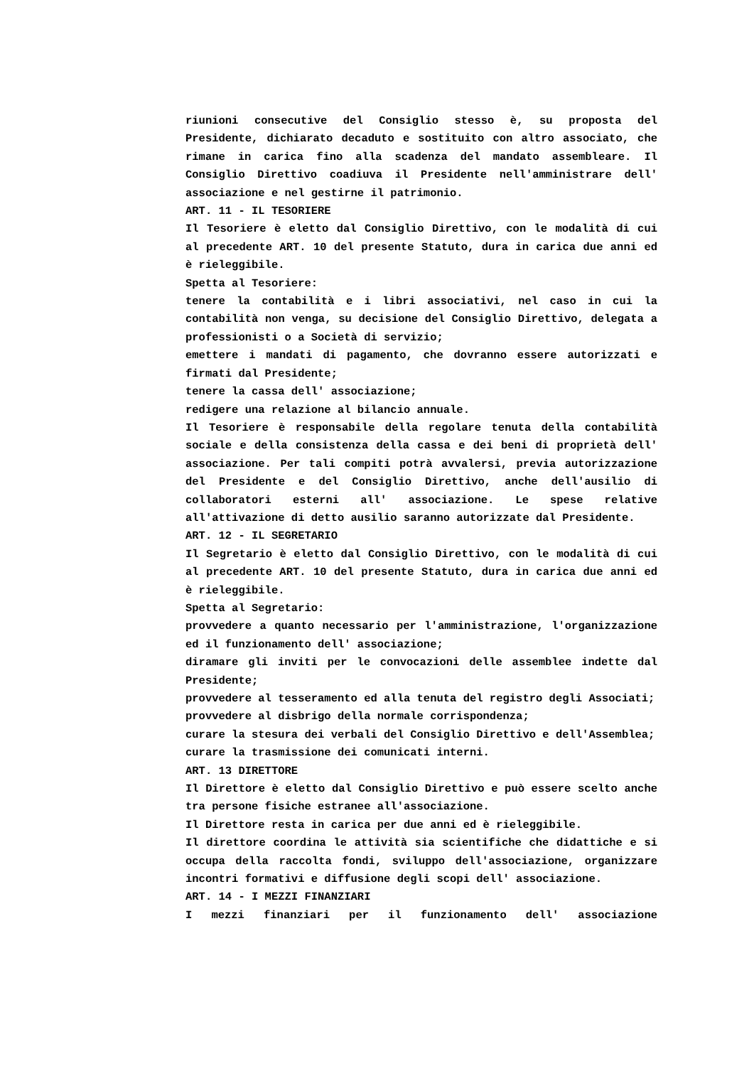riunioni consecutive del Consiglio stesso è, su proposta del Presidente, dichiarato decaduto e sostituito con altro associato, che rimane in carica fino alla scadenza del mandato assembleare. Il Consiglio Direttivo coadiuva il Presidente nell'amministrare dell' associazione e nel gestirne il patrimonio.
ART. 11 - IL TESORIERE
Il Tesoriere è eletto dal Consiglio Direttivo, con le modalità di cui al precedente ART. 10 del presente Statuto, dura in carica due anni ed è rieleggibile.
Spetta al Tesoriere:
tenere la contabilità e i libri associativi, nel caso in cui la contabilità non venga, su decisione del Consiglio Direttivo, delegata a professionisti o a Società di servizio;
emettere i mandati di pagamento, che dovranno essere autorizzati e firmati dal Presidente;
tenere la cassa dell' associazione;
redigere una relazione al bilancio annuale.
Il Tesoriere è responsabile della regolare tenuta della contabilità sociale e della consistenza della cassa e dei beni di proprietà dell' associazione. Per tali compiti potrà avvalersi, previa autorizzazione del Presidente e del Consiglio Direttivo, anche dell'ausilio di collaboratori esterni all' associazione. Le spese relative all'attivazione di detto ausilio saranno autorizzate dal Presidente.
ART. 12 - IL SEGRETARIO
Il Segretario è eletto dal Consiglio Direttivo, con le modalità di cui al precedente ART. 10 del presente Statuto, dura in carica due anni ed è rieleggibile.
Spetta al Segretario:
provvedere a quanto necessario per l'amministrazione, l'organizzazione ed il funzionamento dell' associazione;
diramare gli inviti per le convocazioni delle assemblee indette dal Presidente;
provvedere al tesseramento ed alla tenuta del registro degli Associati;
provvedere al disbrigo della normale corrispondenza;
curare la stesura dei verbali del Consiglio Direttivo e dell'Assemblea;
curare la trasmissione dei comunicati interni.
ART. 13 DIRETTORE
Il Direttore è eletto dal Consiglio Direttivo e può essere scelto anche tra persone fisiche estranee all'associazione.
Il Direttore resta in carica per due anni ed è rieleggibile.
Il direttore coordina le attività sia scientifiche che didattiche e si occupa della raccolta fondi, sviluppo dell'associazione, organizzare incontri formativi e diffusione degli scopi dell' associazione.
ART. 14 - I MEZZI FINANZIARI
I mezzi finanziari per il funzionamento dell' associazione